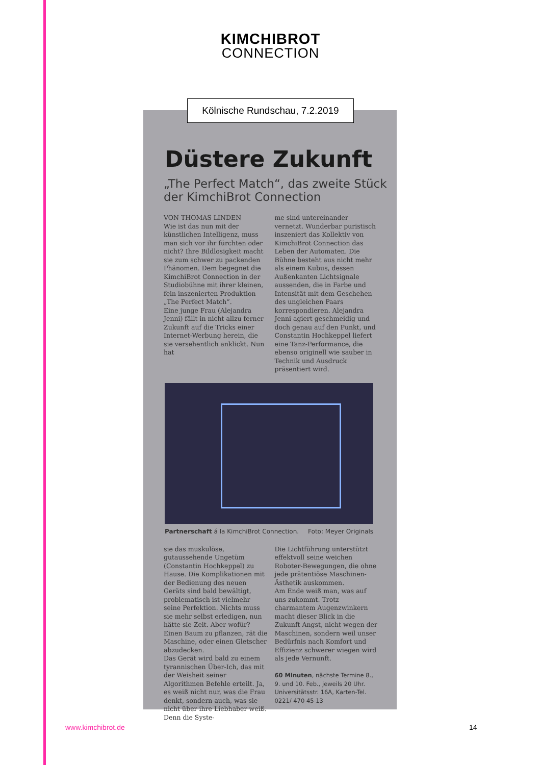KIMCHIBROT
CONNECTION
Düstere Zukunft
„The Perfect Match“, das zweite Stück der KimchiBrot Connection
VON THOMAS LINDEN
Wie ist das nun mit der künstlichen Intelligenz, muss man sich vor ihr fürchten oder nicht? Ihre Bildlosigkeit macht sie zum schwer zu packenden Phänomen. Dem begegnet die KimchiBrot Connection in der Studiobühne mit ihrer kleinen, fein inszenierten Produktion „The Perfect Match“.
Eine junge Frau (Alejandra Jenni) fällt in nicht allzu ferner Zukunft auf die Tricks einer Internet-Werbung herein, die sie versehentlich anklickt. Nun hat
me sind untereinander vernetzt. Wunderbar puristisch inszeniert das Kollektiv von KimchiBrot Connection das Leben der Automaten. Die Bühne besteht aus nicht mehr als einem Kubus, dessen Außenkanten Lichtsignale aussenden, die in Farbe und Intensität mit dem Geschehen des ungleichen Paars korrespondieren. Alejandra Jenni agiert geschmeidig und doch genau auf den Punkt, und Constantin Hochkeppel liefert eine Tanz-Performance, die ebenso originell wie sauber in Technik und Ausdruck präsentiert wird.
Partnerschaft á la KimchiBrot Connection. Foto: Meyer Originals
sie das muskulöse, gutaussehende Ungetüm (Constantin Hochkeppel) zu Hause. Die Komplikationen mit der Bedienung des neuen Geräts sind bald bewältigt, problematisch ist vielmehr seine Perfektion. Nichts muss sie mehr selbst erledigen, nun hätte sie Zeit. Aber wofür? Einen Baum zu pflanzen, rät die Maschine, oder einen Gletscher abzudecken.
Das Gerät wird bald zu einem tyrannischen Über-Ich, das mit der Weisheit seiner Algorithmen Befehle erteilt. Ja, es weiß nicht nur, was die Frau denkt, sondern auch, was sie nicht über ihre Liebhaber weiß. Denn die Syste-
Die Lichtführung unterstützt effektvoll seine weichen Roboter-Bewegungen, die ohne jede prätentiöse Maschinen-Ästhetik auskommen.
Am Ende weiß man, was auf uns zukommt. Trotz charmantem Augenzwinkern macht dieser Blick in die Zukunft Angst, nicht wegen der Maschinen, sondern weil unser Bedürfnis nach Komfort und Effizienz schwerer wiegen wird als jede Vernunft.
60 Minuten, nächste Termine 8., 9. und 10. Feb., jeweils 20 Uhr. Universitätsstr. 16A, Karten-Tel. 0221/ 470 45 13
Kölnische Rundschau, 7.2.2019
www.kimchibrot.de 14